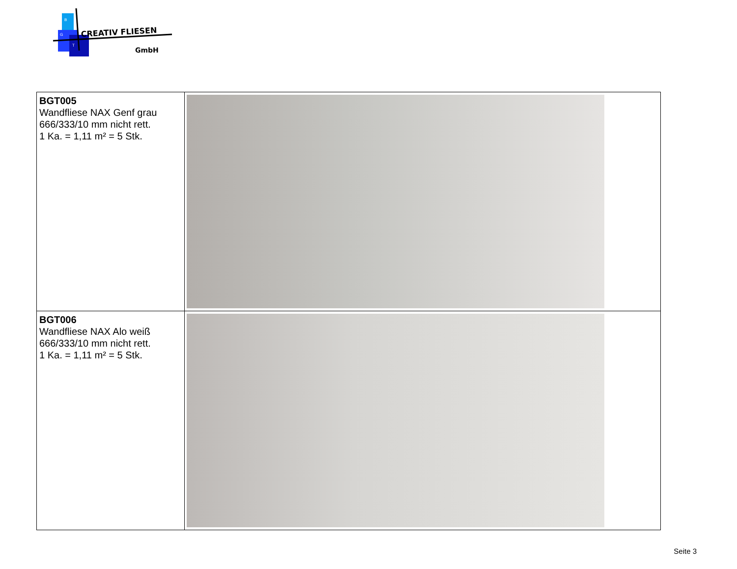CREATIV FLIESEN
GmbH
B
G
T
| BGT005 Wandfliese NAX Genf grau 666/333/10 mm nicht rett. 1 Ka. = 1,11 m² = 5 Stk. | |
| BGT006 Wandfliese NAX Alo weiß 666/333/10 mm nicht rett. 1 Ka. = 1,11 m² = 5 Stk. | |
Seite 3